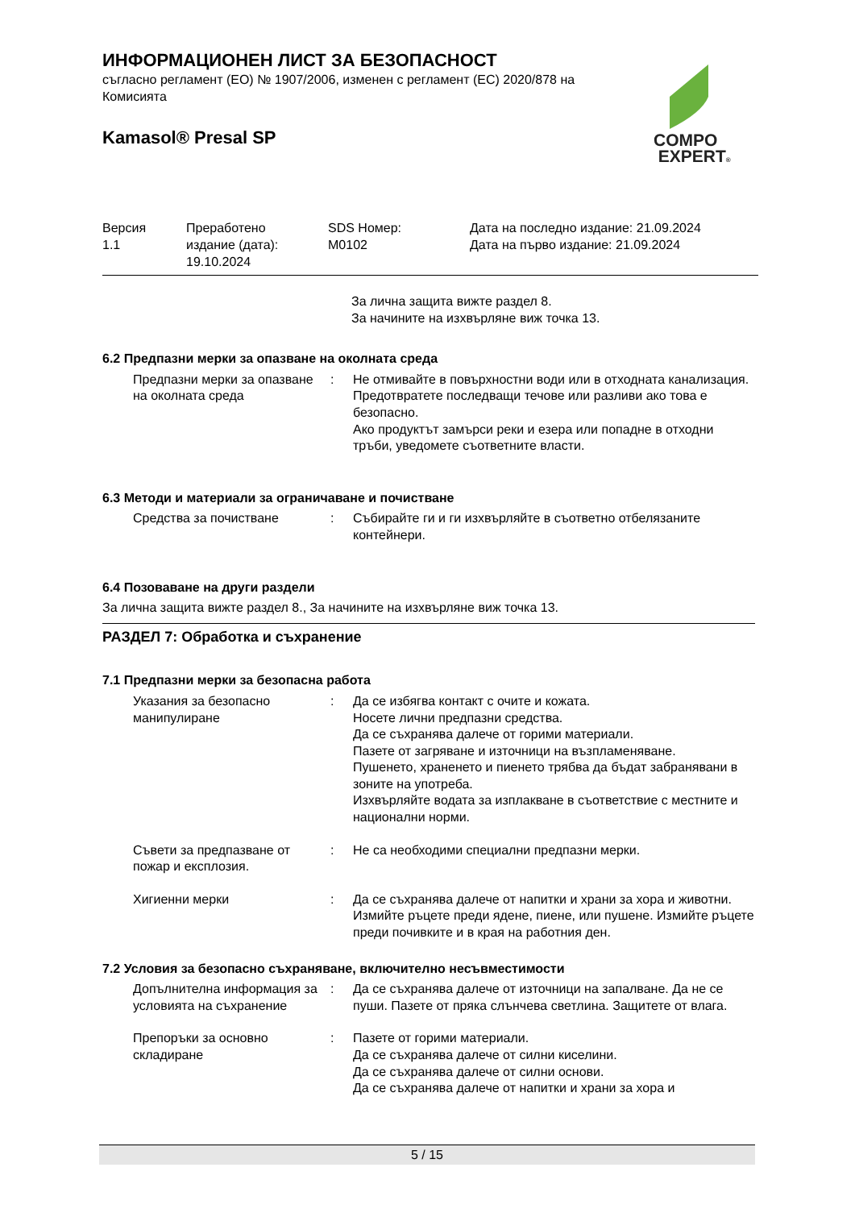ИНФОРМАЦИОНЕН ЛИСТ ЗА БЕЗОПАСНОСТ
съгласно регламент (ЕО) № 1907/2006, изменен с регламент (ЕС) 2020/878 на Комисията
Kamasol® Presal SP
COMPO
EXPERT®
| Версия 1.1 | Преработено издание (дата): 19.10.2024 | SDS Номер: M0102 | Дата на последно издание: 21.09.2024 Дата на първо издание: 21.09.2024 |
За лична защита вижте раздел 8.
За начините на изхвърляне виж точка 13.
6.2 Предпазни мерки за опазване на околната среда
| Предпазни мерки за опазване на околната среда | : | Не отмивайте в повърхностни води или в отходната канализация. Предотвратете последващи течове или разливи ако това е безопасно. Ако продуктът замърси реки и езера или попадне в отходни тръби, уведомете съответните власти. |
6.3 Методи и материали за ограничаване и почистване
| Средства за почистване | : | Събирайте ги и ги изхвърляйте в съответно отбелязаните контейнери. |
6.4 Позоваване на други раздели
За лична защита вижте раздел 8., За начините на изхвърляне виж точка 13.
РАЗДЕЛ 7: Обработка и съхранение
7.1 Предпазни мерки за безопасна работа
| Указания за безопасно манипулиране | : | Да се избягва контакт с очите и кожата. Носете лични предпазни средства. Да се съхранява далече от горими материали. Пазете от загряване и източници на възпламеняване. Пушенето, храненето и пиенето трябва да бъдат забранявани в зоните на употреба. Изхвърляйте водата за изплакване в съответствие с местните и национални норми. |
| Съвети за предпазване от пожар и експлозия. | : | Не са необходими специални предпазни мерки. |
| Хигиенни мерки | : | Да се съхранява далече от напитки и храни за хора и животни. Измийте ръцете преди ядене, пиене, или пушене. Измийте ръцете преди почивките и в края на работния ден. |
7.2 Условия за безопасно съхраняване, включително несъвместимости
| Допълнителна информация за условията на съхранение | : | Да се съхранява далече от източници на запалване. Да не се пуши. Пазете от пряка слънчева светлина. Защитете от влага. |
| Препоръки за основно складиране | : | Пазете от горими материали. Да се съхранява далече от силни киселини. Да се съхранява далече от силни основи. Да се съхранява далече от напитки и храни за хора и |
5 / 15